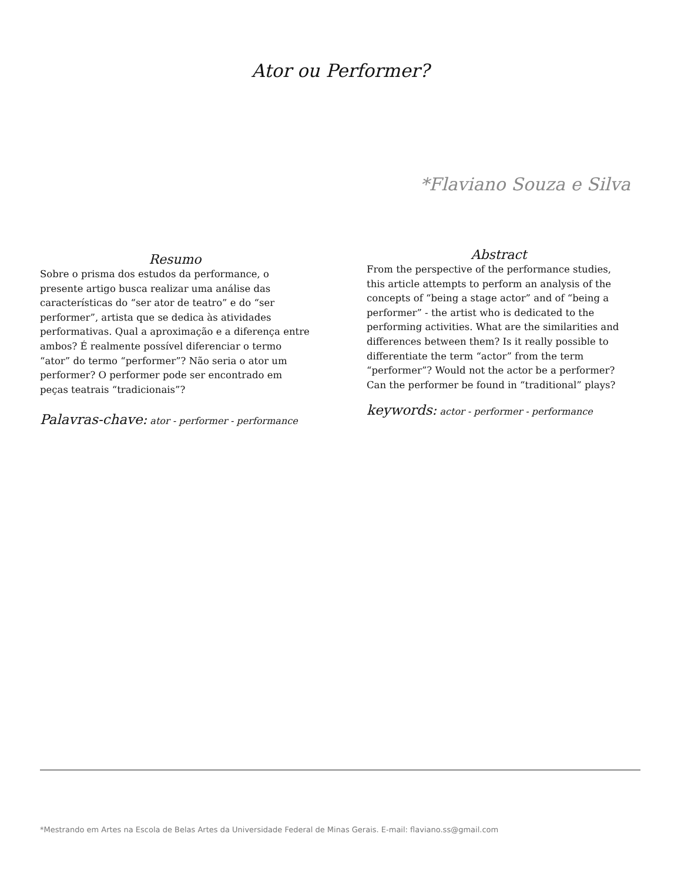Ator ou Performer?
*Flaviano Souza e Silva
Resumo
Sobre o prisma dos estudos da performance, o presente artigo busca realizar uma análise das características do “ser ator de teatro” e do “ser performer”, artista que se dedica às atividades performativas. Qual a aproximação e a diferença entre ambos? É realmente possível diferenciar o termo “ator” do termo “performer”? Não seria o ator um performer? O performer pode ser encontrado em peças teatrais “tradicionais”?
Palavras-chave: ator - performer - performance
Abstract
From the perspective of the performance studies, this article attempts to perform an analysis of the concepts of “being a stage actor” and of “being a performer” - the artist who is dedicated to the performing activities. What are the similarities and differences between them? Is it really possible to differentiate the term “actor” from the term “performer”? Would not the actor be a performer? Can the performer be found in “traditional” plays?
keywords: actor - performer - performance
*Mestrando em Artes na Escola de Belas Artes da Universidade Federal de Minas Gerais. E-mail: flaviano.ss@gmail.com